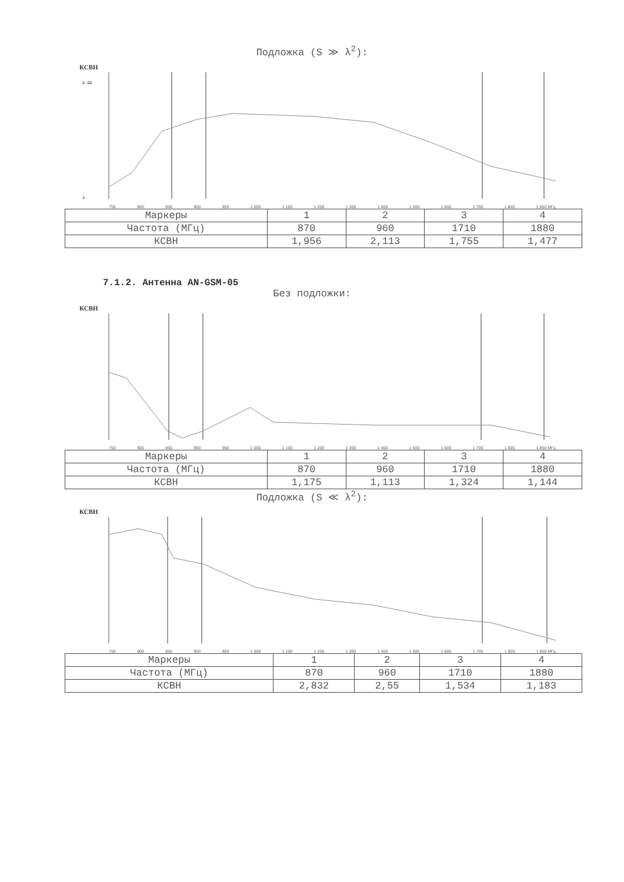Подложка (S ≫ λ<sup>2</sup>):
КСВН
2.62
1
750 800 850 900 950 1 000 1 100 1 200 1 300 1 400 1 500 1 600 1 700 1 800 1 850 МГц
| Маркеры | 1 | 2 | 3 | 4 |
| Частота (МГц) | 870 | 960 | 1710 | 1880 |
| КСВН | 1,956 | 2,113 | 1,755 | 1,477 |
7.1.2. Антенна AN-GSM-05
Без подложки:
КСВН
750 800 850 900 950 1 000 1 100 1 200 1 300 1 400 1 500 1 600 1 700 1 800 1 850 МГц
| Маркеры | 1 | 2 | 3 | 4 |
| Частота (МГц) | 870 | 960 | 1710 | 1880 |
| КСВН | 1,175 | 1,113 | 1,324 | 1,144 |
Подложка (S ≪ λ<sup>2</sup>):
КСВН
750 800 850 900 950 1 000 1 100 1 200 1 300 1 400 1 500 1 600 1 700 1 800 1 850 МГц
| Маркеры | 1 | 2 | 3 | 4 |
| Частота (МГц) | 870 | 960 | 1710 | 1880 |
| КСВН | 2,832 | 2,55 | 1,534 | 1,183 |